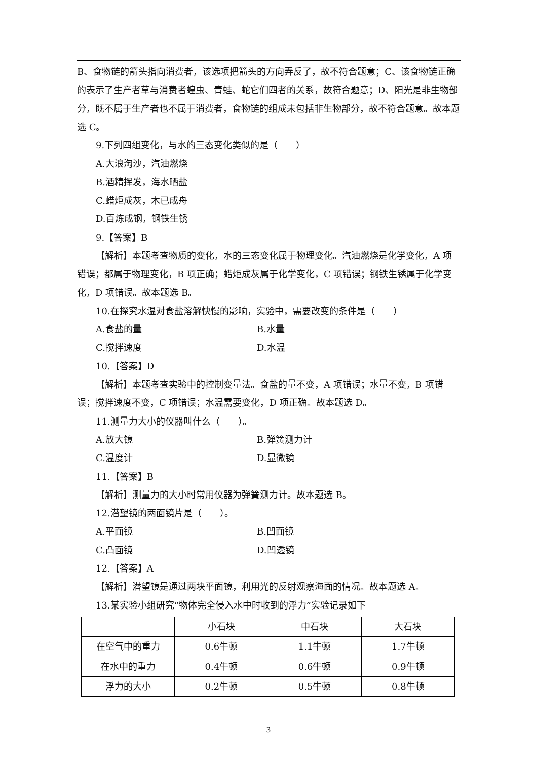B、食物链的箭头指向消费者，该选项把箭头的方向弄反了，故不符合题意；C、该食物链正确的表示了生产者草与消费者蝗虫、青蛙、蛇它们四者的关系，故符合题意；D、阳光是非生物部分，既不属于生产者也不属于消费者，食物链的组成未包括非生物部分，故不符合题意。故本题选 C。
9.下列四组变化，与水的三态变化类似的是（　　）
A.大浪淘沙，汽油燃烧
B.酒精挥发，海水晒盐
C.蜡炬成灰，木已成舟
D.百炼成钢，钢铁生锈
9.【答案】B
【解析】本题考查物质的变化，水的三态变化属于物理变化。汽油燃烧是化学变化，A 项
错误；都属于物理变化，B 项正确；蜡炬成灰属于化学变化，C 项错误；钢铁生锈属于化学变化，D 项错误。故本题选 B。
10.在探究水温对食盐溶解快慢的影响，实验中，需要改变的条件是（　　）
A.食盐的量 B.水量
C.搅拌速度 D.水温
10.【答案】D
【解析】本题考查实验中的控制变量法。食盐的量不变，A 项错误；水量不变，B 项错
误；搅拌速度不变，C 项错误；水温需要变化，D 项正确。故本题选 D。
11.测量力大小的仪器叫什么（　　）。
A.放大镜 B.弹簧测力计
C.温度计 D.显微镜
11.【答案】B
【解析】测量力的大小时常用仪器为弹簧测力计。故本题选 B。
12.潜望镜的两面镜片是（　　）。
A.平面镜 B.凹面镜
C.凸面镜 D.凹透镜
12.【答案】A
【解析】潜望镜是通过两块平面镜，利用光的反射观察海面的情况。故本题选 A。
13.某实验小组研究“物体完全侵入水中时收到的浮力”实验记录如下
| | 小石块 | 中石块 | 大石块 |
| 在空气中的重力 | 0.6牛顿 | 1.1牛顿 | 1.7牛顿 |
| 在水中的重力 | 0.4牛顿 | 0.6牛顿 | 0.9牛顿 |
| 浮力的大小 | 0.2牛顿 | 0.5牛顿 | 0.8牛顿 |
3